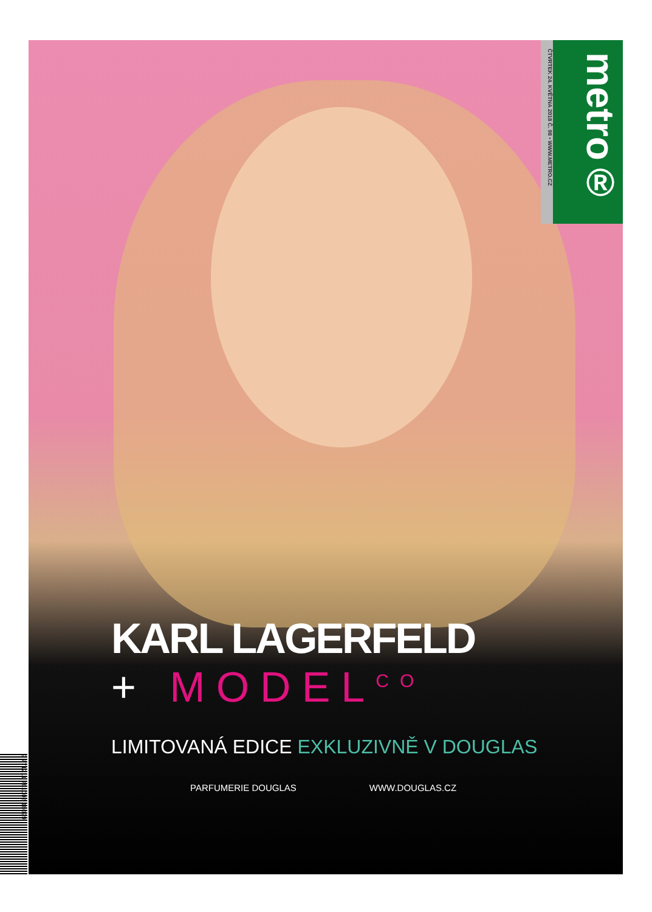ČTVRTEK 24. KVĚTNA 2018 Č. 98 • WWW.METRO.CZ
metro®
KARL LAGERFELD
+ MODEL<sup>CO</sup>
LIMITOVANÁ EDICE EXKLUZIVNĚ V DOUGLAS
PARFUMERIE DOUGLAS WWW.DOUGLAS.CZ
9 771211 781002 18099